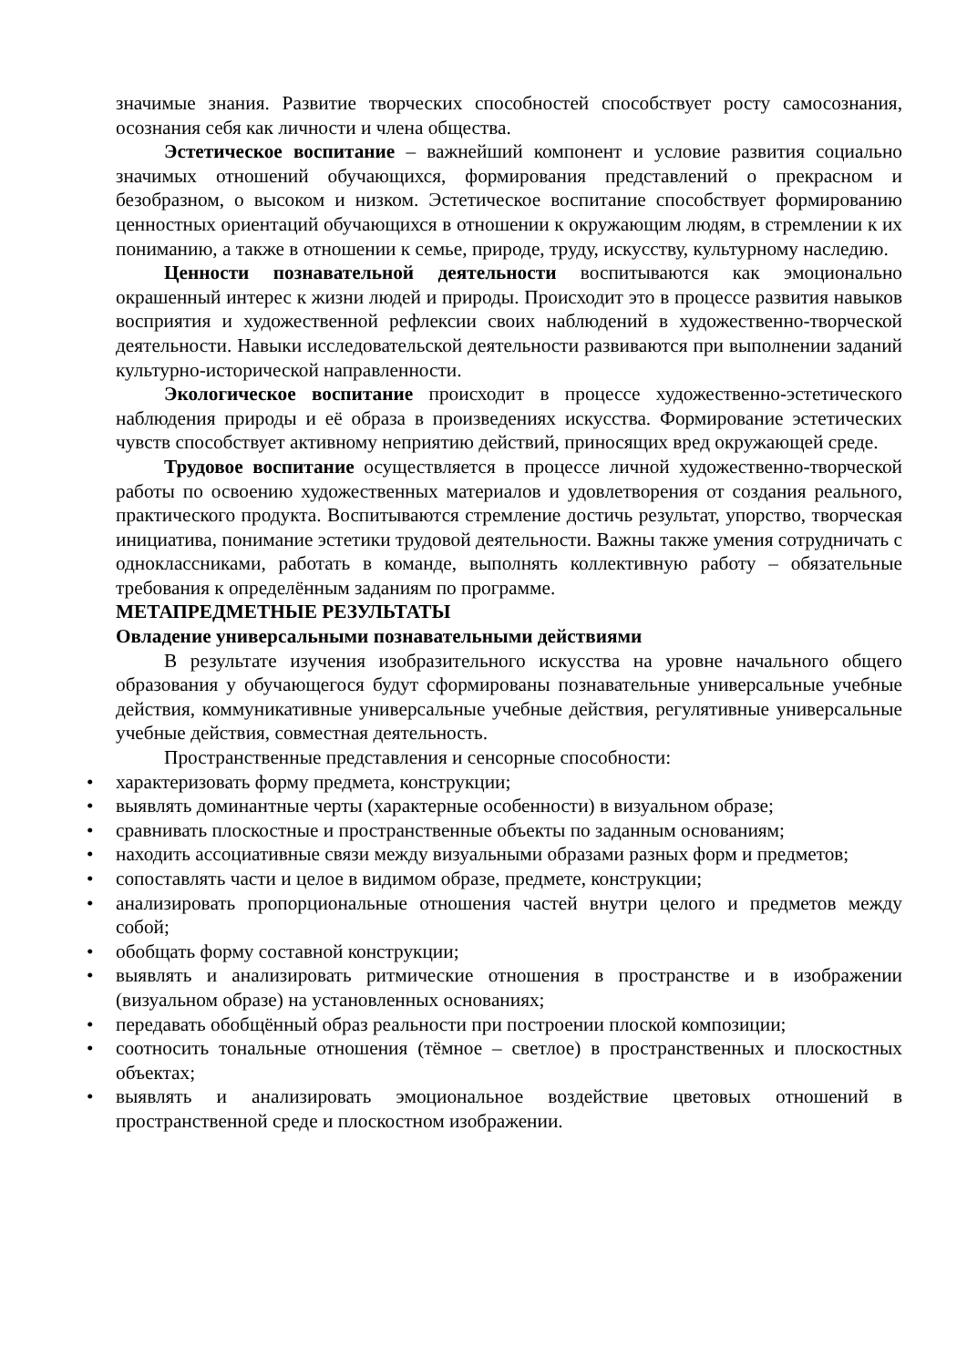значимые знания. Развитие творческих способностей способствует росту самосознания, осознания себя как личности и члена общества.
Эстетическое воспитание – важнейший компонент и условие развития социально значимых отношений обучающихся, формирования представлений о прекрасном и безобразном, о высоком и низком. Эстетическое воспитание способствует формированию ценностных ориентаций обучающихся в отношении к окружающим людям, в стремлении к их пониманию, а также в отношении к семье, природе, труду, искусству, культурному наследию.
Ценности познавательной деятельности воспитываются как эмоционально окрашенный интерес к жизни людей и природы. Происходит это в процессе развития навыков восприятия и художественной рефлексии своих наблюдений в художественно-творческой деятельности. Навыки исследовательской деятельности развиваются при выполнении заданий культурно-исторической направленности.
Экологическое воспитание происходит в процессе художественно-эстетического наблюдения природы и её образа в произведениях искусства. Формирование эстетических чувств способствует активному неприятию действий, приносящих вред окружающей среде.
Трудовое воспитание осуществляется в процессе личной художественно-творческой работы по освоению художественных материалов и удовлетворения от создания реального, практического продукта. Воспитываются стремление достичь результат, упорство, творческая инициатива, понимание эстетики трудовой деятельности. Важны также умения сотрудничать с одноклассниками, работать в команде, выполнять коллективную работу – обязательные требования к определённым заданиям по программе.
МЕТАПРЕДМЕТНЫЕ РЕЗУЛЬТАТЫ
Овладение универсальными познавательными действиями
В результате изучения изобразительного искусства на уровне начального общего образования у обучающегося будут сформированы познавательные универсальные учебные действия, коммуникативные универсальные учебные действия, регулятивные универсальные учебные действия, совместная деятельность.
Пространственные представления и сенсорные способности:
• характеризовать форму предмета, конструкции;
• выявлять доминантные черты (характерные особенности) в визуальном образе;
• сравнивать плоскостные и пространственные объекты по заданным основаниям;
• находить ассоциативные связи между визуальными образами разных форм и предметов;
• сопоставлять части и целое в видимом образе, предмете, конструкции;
• анализировать пропорциональные отношения частей внутри целого и предметов между собой;
• обобщать форму составной конструкции;
• выявлять и анализировать ритмические отношения в пространстве и в изображении (визуальном образе) на установленных основаниях;
• передавать обобщённый образ реальности при построении плоской композиции;
• соотносить тональные отношения (тёмное – светлое) в пространственных и плоскостных объектах;
• выявлять и анализировать эмоциональное воздействие цветовых отношений в пространственной среде и плоскостном изображении.